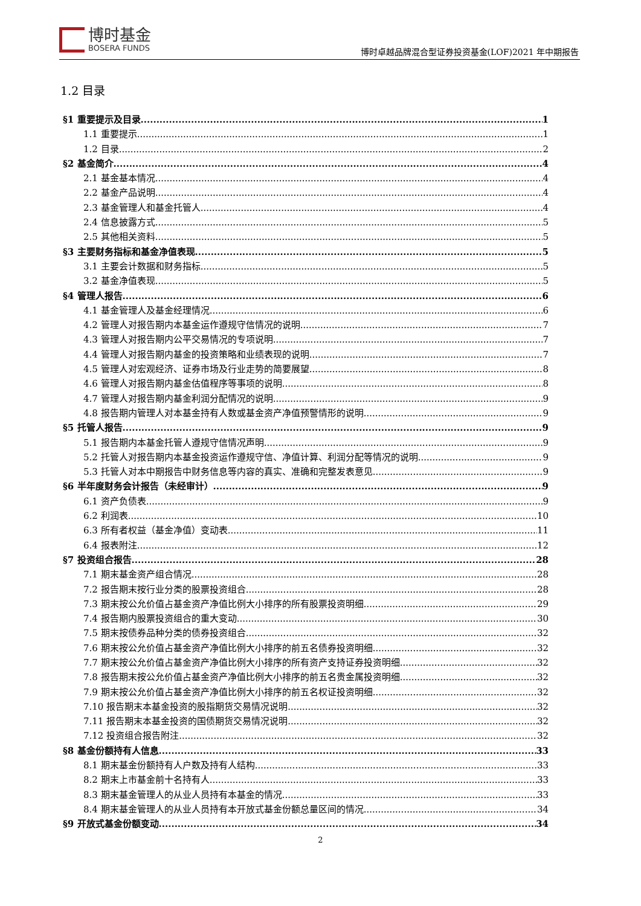博时基金
BOSERA FUNDS
博时卓越品牌混合型证券投资基金(LOF)2021 年中期报告
1.2 目录
§1 重要提示及目录 1
1.1 重要提示 1
1.2 目录 2
§2 基金简介 4
2.1 基金基本情况 4
2.2 基金产品说明 4
2.3 基金管理人和基金托管人 4
2.4 信息披露方式 5
2.5 其他相关资料 5
§3 主要财务指标和基金净值表现 5
3.1 主要会计数据和财务指标 5
3.2 基金净值表现 5
§4 管理人报告 6
4.1 基金管理人及基金经理情况 6
4.2 管理人对报告期内本基金运作遵规守信情况的说明 7
4.3 管理人对报告期内公平交易情况的专项说明 7
4.4 管理人对报告期内基金的投资策略和业绩表现的说明 7
4.5 管理人对宏观经济、证券市场及行业走势的简要展望 8
4.6 管理人对报告期内基金估值程序等事项的说明 8
4.7 管理人对报告期内基金利润分配情况的说明 9
4.8 报告期内管理人对本基金持有人数或基金资产净值预警情形的说明 9
§5 托管人报告 9
5.1 报告期内本基金托管人遵规守信情况声明 9
5.2 托管人对报告期内本基金投资运作遵规守信、净值计算、利润分配等情况的说明 9
5.3 托管人对本中期报告中财务信息等内容的真实、准确和完整发表意见 9
§6 半年度财务会计报告（未经审计） 9
6.1 资产负债表 9
6.2 利润表 10
6.3 所有者权益（基金净值）变动表 11
6.4 报表附注 12
§7 投资组合报告 28
7.1 期末基金资产组合情况 28
7.2 报告期末按行业分类的股票投资组合 28
7.3 期末按公允价值占基金资产净值比例大小排序的所有股票投资明细 29
7.4 报告期内股票投资组合的重大变动 30
7.5 期末按债券品种分类的债券投资组合 32
7.6 期末按公允价值占基金资产净值比例大小排序的前五名债券投资明细 32
7.7 期末按公允价值占基金资产净值比例大小排序的所有资产支持证券投资明细 32
7.8 报告期末按公允价值占基金资产净值比例大小排序的前五名贵金属投资明细 32
7.9 期末按公允价值占基金资产净值比例大小排序的前五名权证投资明细 32
7.10 报告期末本基金投资的股指期货交易情况说明 32
7.11 报告期末本基金投资的国债期货交易情况说明 32
7.12 投资组合报告附注 32
§8 基金份额持有人信息 33
8.1 期末基金份额持有人户数及持有人结构 33
8.2 期末上市基金前十名持有人 33
8.3 期末基金管理人的从业人员持有本基金的情况 33
8.4 期末基金管理人的从业人员持有本开放式基金份额总量区间的情况 34
§9 开放式基金份额变动 34
2